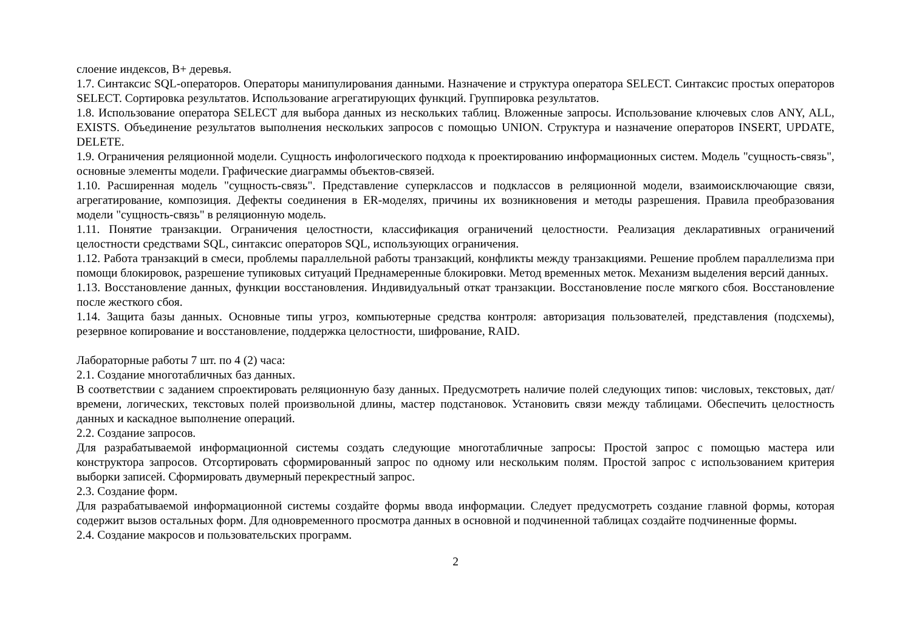слоение индексов, В+ деревья.
1.7. Синтаксис SQL-операторов. Операторы манипулирования данными. Назначение и структура оператора SELECT. Синтаксис простых операторов SELECT. Сортировка результатов. Использование агрегатирующих функций. Группировка результатов.
1.8. Использование оператора SELECT для выбора данных из нескольких таблиц. Вложенные запросы. Использование ключевых слов ANY, ALL, EXISTS. Объединение результатов выполнения нескольких запросов с помощью UNION. Структура и назначение операторов INSERT, UPDATE, DELETE.
1.9. Ограничения реляционной модели. Сущность инфологического подхода к проектированию информационных систем. Модель "сущность-связь", основные элементы модели. Графические диаграммы объектов-связей.
1.10. Расширенная модель "сущность-связь". Представление суперклассов и подклассов в реляционной модели, взаимоисключающие связи, агрегатирование, композиция. Дефекты соединения в ER-моделях, причины их возникновения и методы разрешения. Правила преобразования модели "сущность-связь" в реляционную модель.
1.11. Понятие транзакции. Ограничения целостности, классификация ограничений целостности. Реализация декларативных ограничений целостности средствами SQL, синтаксис операторов SQL, использующих ограничения.
1.12. Работа транзакций в смеси, проблемы параллельной работы транзакций, конфликты между транзакциями. Решение проблем параллелизма при помощи блокировок, разрешение тупиковых ситуаций Преднамеренные блокировки. Метод временных меток. Механизм выделения версий данных.
1.13. Восстановление данных, функции восстановления. Индивидуальный откат транзакции. Восстановление после мягкого сбоя. Восстановление после жесткого сбоя.
1.14. Защита базы данных. Основные типы угроз, компьютерные средства контроля: авторизация пользователей, представления (подсхемы), резервное копирование и восстановление, поддержка целостности, шифрование, RAID.
Лабораторные работы 7 шт. по 4 (2) часа:
2.1. Создание многотабличных баз данных.
В соответствии с заданием спроектировать реляционную базу данных. Предусмотреть наличие полей следующих типов: числовых, текстовых, дат/времени, логических, текстовых полей произвольной длины, мастер подстановок. Установить связи между таблицами. Обеспечить целостность данных и каскадное выполнение операций.
2.2. Создание запросов.
Для разрабатываемой информационной системы создать следующие многотабличные запросы: Простой запрос с помощью мастера или конструктора запросов. Отсортировать сформированный запрос по одному или нескольким полям. Простой запрос с использованием критерия выборки записей. Сформировать двумерный перекрестный запрос.
2.3. Создание форм.
Для разрабатываемой информационной системы создайте формы ввода информации. Следует предусмотреть создание главной формы, которая содержит вызов остальных форм. Для одновременного просмотра данных в основной и подчиненной таблицах создайте подчиненные формы.
2.4. Создание макросов и пользовательских программ.
2